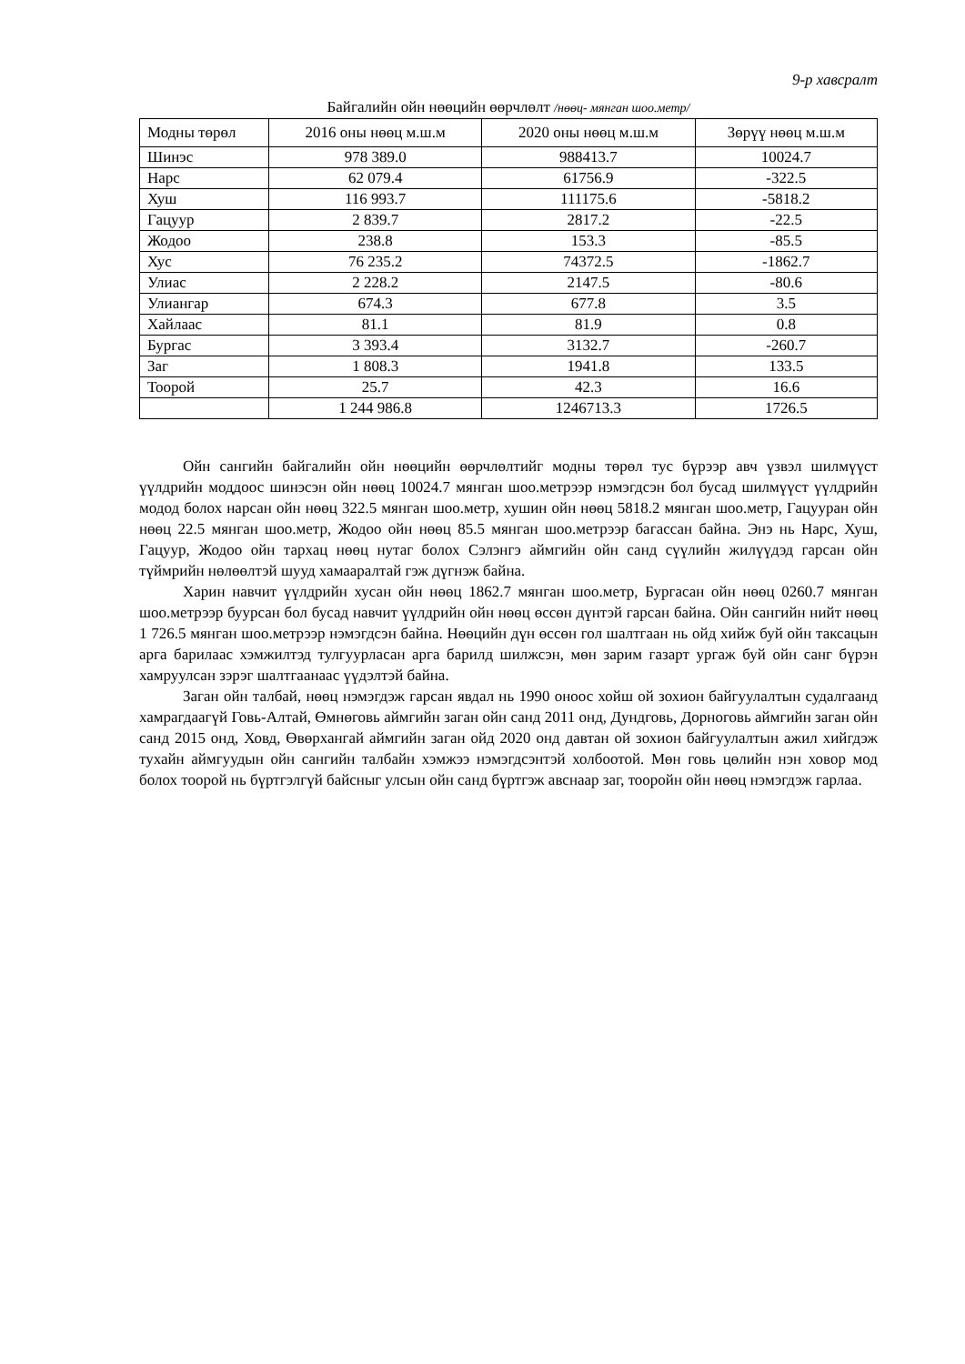9-р хавсралт
Байгалийн ойн нөөцийн өөрчлөлт /нөөц- мянган шоо.метр/
| Модны төрөл | 2016 оны нөөц м.ш.м | 2020 оны нөөц м.ш.м | Зөрүү нөөц м.ш.м |
| --- | --- | --- | --- |
| Шинэс | 978 389.0 | 988413.7 | 10024.7 |
| Нарс | 62 079.4 | 61756.9 | -322.5 |
| Хуш | 116 993.7 | 111175.6 | -5818.2 |
| Гацуур | 2 839.7 | 2817.2 | -22.5 |
| Жодоо | 238.8 | 153.3 | -85.5 |
| Хус | 76 235.2 | 74372.5 | -1862.7 |
| Улиас | 2 228.2 | 2147.5 | -80.6 |
| Улиангар | 674.3 | 677.8 | 3.5 |
| Хайлаас | 81.1 | 81.9 | 0.8 |
| Бургас | 3 393.4 | 3132.7 | -260.7 |
| Заг | 1 808.3 | 1941.8 | 133.5 |
| Тоорой | 25.7 | 42.3 | 16.6 |
| | 1 244 986.8 | 1246713.3 | 1726.5 |
Ойн сангийн байгалийн ойн нөөцийн өөрчлөлтийг модны төрөл тус бүрээр авч үзвэл шилмүүст үүлдрийн моддоос шинэсэн ойн нөөц 10024.7 мянган шоо.метрээр нэмэгдсэн бол бусад шилмүүст үүлдрийн модод болох нарсан ойн нөөц 322.5 мянган шоо.метр, хушин ойн нөөц 5818.2 мянган шоо.метр, Гацууран ойн нөөц 22.5 мянган шоо.метр, Жодоо ойн нөөц 85.5 мянган шоо.метрээр багассан байна. Энэ нь Нарс, Хуш, Гацуур, Жодоо ойн тархац нөөц нутаг болох Сэлэнгэ аймгийн ойн санд сүүлийн жилүүдэд гарсан ойн түймрийн нөлөөлтэй шууд хамааралтай гэж дүгнэж байна.
Харин навчит үүлдрийн хусан ойн нөөц 1862.7 мянган шоо.метр, Бургасан ойн нөөц 0260.7 мянган шоо.метрээр буурсан бол бусад навчит үүлдрийн ойн нөөц өссөн дүнтэй гарсан байна. Ойн сангийн нийт нөөц 1 726.5 мянган шоо.метрээр нэмэгдсэн байна. Нөөцийн дүн өссөн гол шалтгаан нь ойд хийж буй ойн таксацын арга барилаас хэмжилтэд тулгуурласан арга барилд шилжсэн, мөн зарим газарт ургаж буй ойн санг бүрэн хамруулсан зэрэг шалтгаанаас үүдэлтэй байна.
Заган ойн талбай, нөөц нэмэгдэж гарсан явдал нь 1990 оноос хойш ой зохион байгуулалтын судалгаанд хамрагдаагүй Говь-Алтай, Өмнөговь аймгийн заган ойн санд 2011 онд, Дундговь, Дорноговь аймгийн заган ойн санд 2015 онд, Ховд, Өвөрхангай аймгийн заган ойд 2020 онд давтан ой зохион байгуулалтын ажил хийгдэж тухайн аймгуудын ойн сангийн талбайн хэмжээ нэмэгдсэнтэй холбоотой. Мөн говь цөлийн нэн ховор мод болох тоорой нь бүртгэлгүй байсныг улсын ойн санд бүртгэж авснаар заг, тооройн ойн нөөц нэмэгдэж гарлаа.